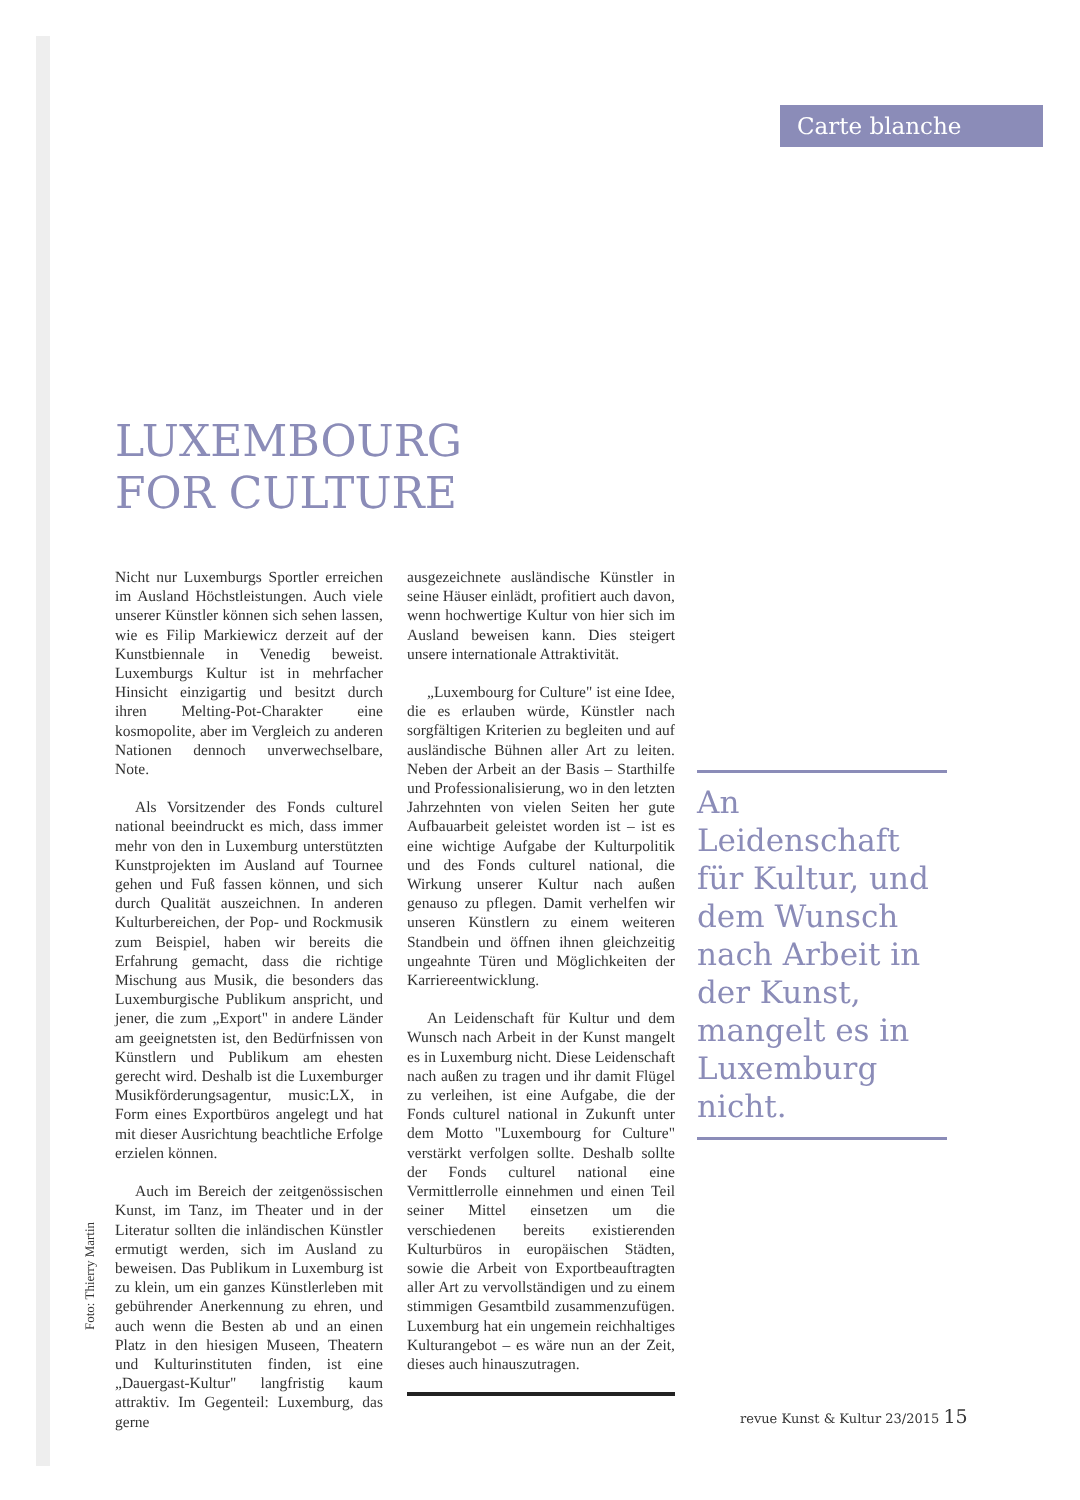Carte blanche
LUXEMBOURG
FOR CULTURE
Nicht nur Luxemburgs Sportler erreichen im Ausland Höchstleistungen. Auch viele unserer Künstler können sich sehen lassen, wie es Filip Markiewicz derzeit auf der Kunstbiennale in Venedig beweist. Luxemburgs Kultur ist in mehrfacher Hinsicht einzigartig und besitzt durch ihren Melting-Pot-Charakter eine kosmopolite, aber im Vergleich zu anderen Nationen dennoch unverwechselbare, Note.
Als Vorsitzender des Fonds culturel national beeindruckt es mich, dass immer mehr von den in Luxemburg unterstützten Kunstprojekten im Ausland auf Tournee gehen und Fuß fassen können, und sich durch Qualität auszeichnen. In anderen Kulturbereichen, der Pop- und Rockmusik zum Beispiel, haben wir bereits die Erfahrung gemacht, dass die richtige Mischung aus Musik, die besonders das Luxemburgische Publikum anspricht, und jener, die zum „Export" in andere Länder am geeignetsten ist, den Bedürfnissen von Künstlern und Publikum am ehesten gerecht wird. Deshalb ist die Luxemburger Musikförderungsagentur, music:LX, in Form eines Exportbüros angelegt und hat mit dieser Ausrichtung beachtliche Erfolge erzielen können.
Auch im Bereich der zeitgenössischen Kunst, im Tanz, im Theater und in der Literatur sollten die inländischen Künstler ermutigt werden, sich im Ausland zu beweisen. Das Publikum in Luxemburg ist zu klein, um ein ganzes Künstlerleben mit gebührender Anerkennung zu ehren, und auch wenn die Besten ab und an einen Platz in den hiesigen Museen, Theatern und Kulturinstituten finden, ist eine „Dauergast-Kultur" langfristig kaum attraktiv. Im Gegenteil: Luxemburg, das gerne
ausgezeichnete ausländische Künstler in seine Häuser einlädt, profitiert auch davon, wenn hochwertige Kultur von hier sich im Ausland beweisen kann. Dies steigert unsere internationale Attraktivität.
„Luxembourg for Culture" ist eine Idee, die es erlauben würde, Künstler nach sorgfältigen Kriterien zu begleiten und auf ausländische Bühnen aller Art zu leiten. Neben der Arbeit an der Basis – Starthilfe und Professionalisierung, wo in den letzten Jahrzehnten von vielen Seiten her gute Aufbauarbeit geleistet worden ist – ist es eine wichtige Aufgabe der Kulturpolitik und des Fonds culturel national, die Wirkung unserer Kultur nach außen genauso zu pflegen. Damit verhelfen wir unseren Künstlern zu einem weiteren Standbein und öffnen ihnen gleichzeitig ungeahnte Türen und Möglichkeiten der Karriereentwicklung.
An Leidenschaft für Kultur und dem Wunsch nach Arbeit in der Kunst mangelt es in Luxemburg nicht. Diese Leidenschaft nach außen zu tragen und ihr damit Flügel zu verleihen, ist eine Aufgabe, die der Fonds culturel national in Zukunft unter dem Motto "Luxembourg for Culture" verstärkt verfolgen sollte. Deshalb sollte der Fonds culturel national eine Vermittlerrolle einnehmen und einen Teil seiner Mittel einsetzen um die verschiedenen bereits existierenden Kulturbüros in europäischen Städten, sowie die Arbeit von Exportbeauftragten aller Art zu vervollständigen und zu einem stimmigen Gesamtbild zusammenzufügen. Luxemburg hat ein ungemein reichhaltiges Kulturangebot – es wäre nun an der Zeit, dieses auch hinauszutragen.
An Leidenschaft für Kultur, und dem Wunsch nach Arbeit in der Kunst, mangelt es in Luxemburg nicht.
Foto: Thierry Martin
revue Kunst & Kultur 23/2015 15